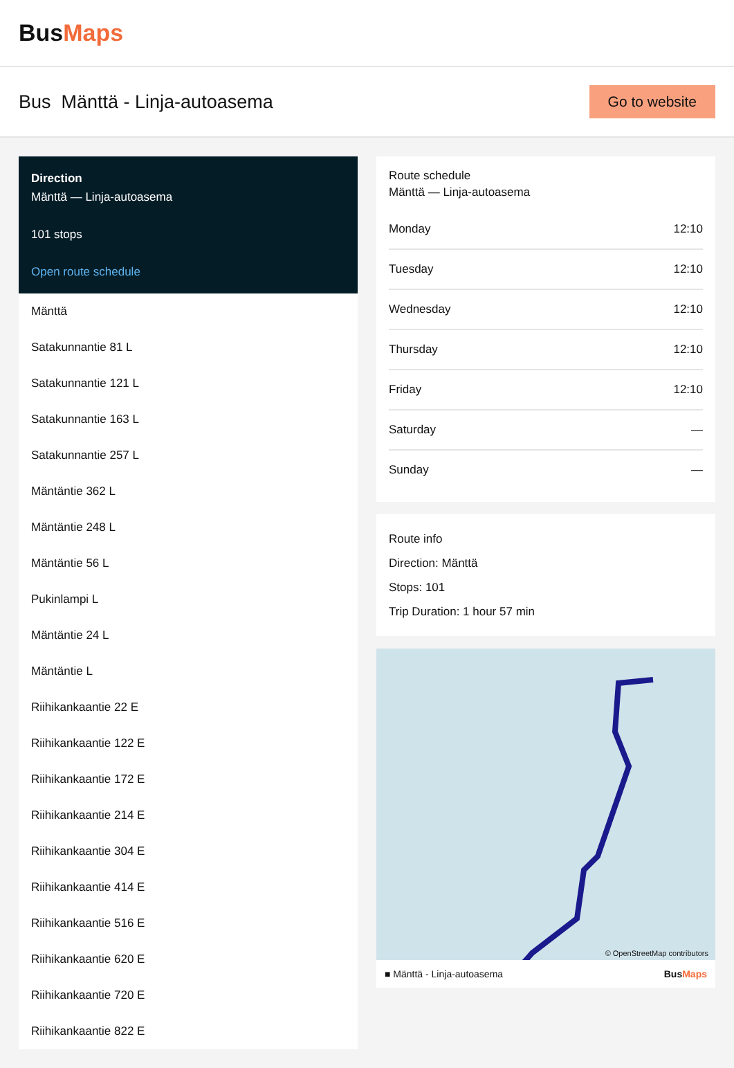BusMaps
Bus Mänttä - Linja-autoasema
Go to website
Direction
Mänttä — Linja-autoasema
101 stops
Open route schedule
Mänttä
Satakunnantie 81 L
Satakunnantie 121 L
Satakunnantie 163 L
Satakunnantie 257 L
Mäntäntie 362 L
Mäntäntie 248 L
Mäntäntie 56 L
Pukinlampi L
Mäntäntie 24 L
Mäntäntie L
Riihikankaantie 22 E
Riihikankaantie 122 E
Riihikankaantie 172 E
Riihikankaantie 214 E
Riihikankaantie 304 E
Riihikankaantie 414 E
Riihikankaantie 516 E
Riihikankaantie 620 E
Riihikankaantie 720 E
Riihikankaantie 822 E
Route schedule
Mänttä — Linja-autoasema
| Monday | 12:10 |
| Tuesday | 12:10 |
| Wednesday | 12:10 |
| Thursday | 12:10 |
| Friday | 12:10 |
| Saturday | — |
| Sunday | — |
Route info
Direction: Mänttä
Stops: 101
Trip Duration: 1 hour 57 min
© OpenStreetMap contributors
■ Mänttä - Linja-autoasema BusMaps